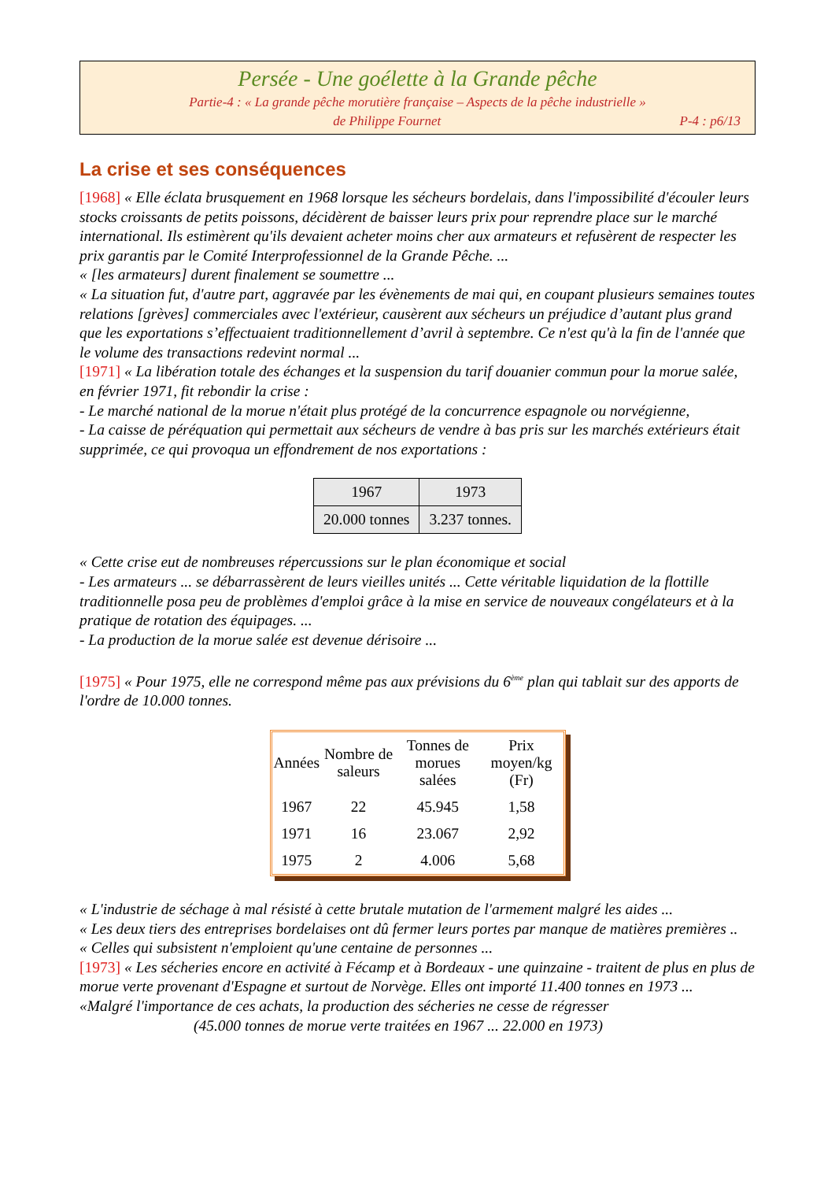Persée - Une goélette à la Grande pêche
Partie-4 : « La grande pêche morutière française – Aspects de la pêche industrielle »
de Philippe Fournet P-4 : p6/13
La crise et ses conséquences
[1968] « Elle éclata brusquement en 1968 lorsque les sécheurs bordelais, dans l'impossibilité d'écouler leurs stocks croissants de petits poissons, décidèrent de baisser leurs prix pour reprendre place sur le marché international. Ils estimèrent qu'ils devaient acheter moins cher aux armateurs et refusèrent de respecter les prix garantis par le Comité Interprofessionnel de la Grande Pêche. ...
« [les armateurs] durent finalement se soumettre ...
« La situation fut, d'autre part, aggravée par les évènements de mai qui, en coupant plusieurs semaines toutes relations [grèves] commerciales avec l'extérieur, causèrent aux sécheurs un préjudice d’autant plus grand que les exportations s’effectuaient traditionnellement d’avril à septembre. Ce n'est qu'à la fin de l'année que le volume des transactions redevint normal ...
[1971] « La libération totale des échanges et la suspension du tarif douanier commun pour la morue salée, en février 1971, fit rebondir la crise :
- Le marché national de la morue n'était plus protégé de la concurrence espagnole ou norvégienne,
- La caisse de péréquation qui permettait aux sécheurs de vendre à bas pris sur les marchés extérieurs était supprimée, ce qui provoqua un effondrement de nos exportations :
| 1967 | 1973 |
| --- | --- |
| 20.000 tonnes | 3.237 tonnes. |
« Cette crise eut de nombreuses répercussions sur le plan économique et social
- Les armateurs ... se débarrassèrent de leurs vieilles unités ... Cette véritable liquidation de la flottille traditionnelle posa peu de problèmes d'emploi grâce à la mise en service de nouveaux congélateurs et à la pratique de rotation des équipages. ...
- La production de la morue salée est devenue dérisoire ...
[1975] « Pour 1975, elle ne correspond même pas aux prévisions du 6<sup>ème</sup> plan qui tablait sur des apports de l'ordre de 10.000 tonnes.
| Années | Nombre de saleurs | Tonnes de morues salées | Prix moyen/kg (Fr) |
| --- | --- | --- | --- |
| 1967 | 22 | 45.945 | 1,58 |
| 1971 | 16 | 23.067 | 2,92 |
| 1975 | 2 | 4.006 | 5,68 |
« L'industrie de séchage à mal résisté à cette brutale mutation de l'armement malgré les aides ...
« Les deux tiers des entreprises bordelaises ont dû fermer leurs portes par manque de matières premières ..
« Celles qui subsistent n'emploient qu'une centaine de personnes ...
[1973] « Les sécheries encore en activité à Fécamp et à Bordeaux - une quinzaine - traitent de plus en plus de morue verte provenant d'Espagne et surtout de Norvège. Elles ont importé 11.400 tonnes en 1973 ...
«Malgré l'importance de ces achats, la production des sécheries ne cesse de régresser
(45.000 tonnes de morue verte traitées en 1967 ... 22.000 en 1973)